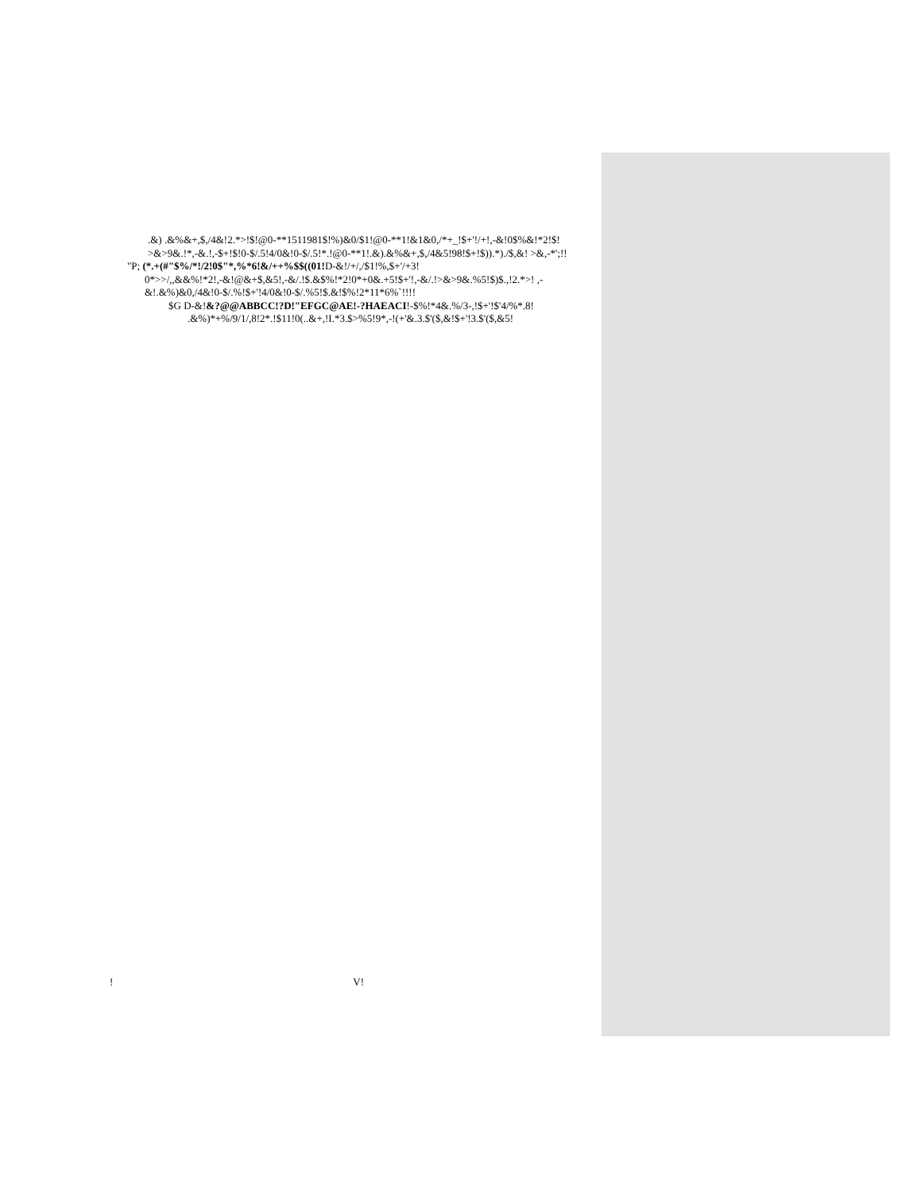.&) .&%&+,$,/4&!2.*>!$!@0-**1511981$!%)&0/$1!@0-**1!&1&0,/*+_!$+'!/+!,-&!0$%&!*2!$! >&>9&.!*,-&.!,-$+!$!0-$/.5!4/0&!0-$/.5!*.!@0-**1!.&).&%&+,$,/4&5!98!$+!$)).*)./$,&! >&,-*';!!
"P; (*.+(#"$%/*!/2!0$"*,%*6!&/++%$$((01!D-&!/+/,/$1!%,$+'/+3!
0*>>/,,&&%!*2!,-&!@&+$,&5!,-&/.!$.&$%!*2!0*+0&.+5!$+'!,-&/.!>&>9&.%5!$)$.,!2.*>! ,-&!.&%)&0,/4&!0-$/.%!$+'!4/0&!0-$/.%5!$.&!$%!2*11*6%`!!!!
$G D-&!&?@@ABBCC!?D!"EFGC@AE!-?HAEACI!-$%!*4&.%/3-,!$+'!$'4/%*.8!
.&%)*+%/9/1/,8!2*.!$11!0(..&+,!I.*3.$>%5!9*,-!(+'&.3.$'($,&!$+'!3.$'($,&5!
! V!